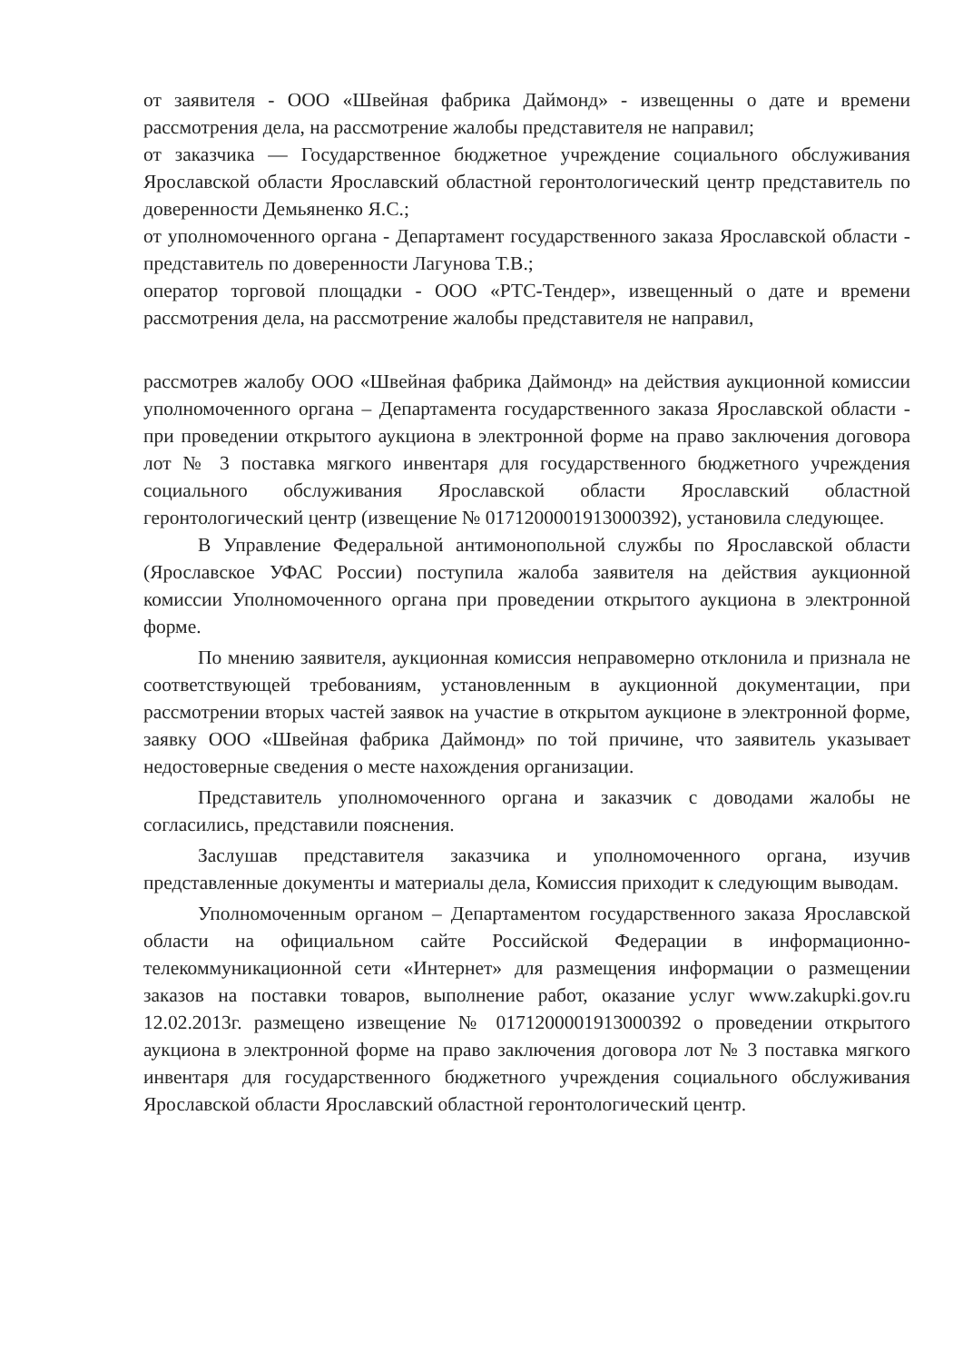от заявителя - ООО «Швейная фабрика Даймонд» - извещенны о дате и времени рассмотрения дела, на рассмотрение жалобы представителя не направил;
от заказчика — Государственное бюджетное учреждение социального обслуживания Ярославской области Ярославский областной геронтологический центр представитель по доверенности Демьяненко Я.С.;
от уполномоченного органа - Департамент государственного заказа Ярославской области - представитель по доверенности Лагунова Т.В.;
оператор торговой площадки - ООО «РТС-Тендер», извещенный о дате и времени рассмотрения дела, на рассмотрение жалобы представителя не направил,
рассмотрев жалобу ООО «Швейная фабрика Даймонд» на действия аукционной комиссии уполномоченного органа – Департамента государственного заказа Ярославской области - при проведении открытого аукциона в электронной форме на право заключения договора лот № 3 поставка мягкого инвентаря для государственного бюджетного учреждения социального обслуживания Ярославской области Ярославский областной геронтологический центр (извещение № 0171200001913000392), установила следующее.
В Управление Федеральной антимонопольной службы по Ярославской области (Ярославское УФАС России) поступила жалоба заявителя на действия аукционной комиссии Уполномоченного органа при проведении открытого аукциона в электронной форме.
По мнению заявителя, аукционная комиссия неправомерно отклонила и признала не соответствующей требованиям, установленным в аукционной документации, при рассмотрении вторых частей заявок на участие в открытом аукционе в электронной форме, заявку ООО «Швейная фабрика Даймонд» по той причине, что заявитель указывает недостоверные сведения о месте нахождения организации.
Представитель уполномоченного органа и заказчик с доводами жалобы не согласились, представили пояснения.
Заслушав представителя заказчика и уполномоченного органа, изучив представленные документы и материалы дела, Комиссия приходит к следующим выводам.
Уполномоченным органом – Департаментом государственного заказа Ярославской области на официальном сайте Российской Федерации в информационно-телекоммуникационной сети «Интернет» для размещения информации о размещении заказов на поставки товаров, выполнение работ, оказание услуг www.zakupki.gov.ru 12.02.2013г. размещено извещение № 0171200001913000392 о проведении открытого аукциона в электронной форме на право заключения договора лот № 3 поставка мягкого инвентаря для государственного бюджетного учреждения социального обслуживания Ярославской области Ярославский областной геронтологический центр.